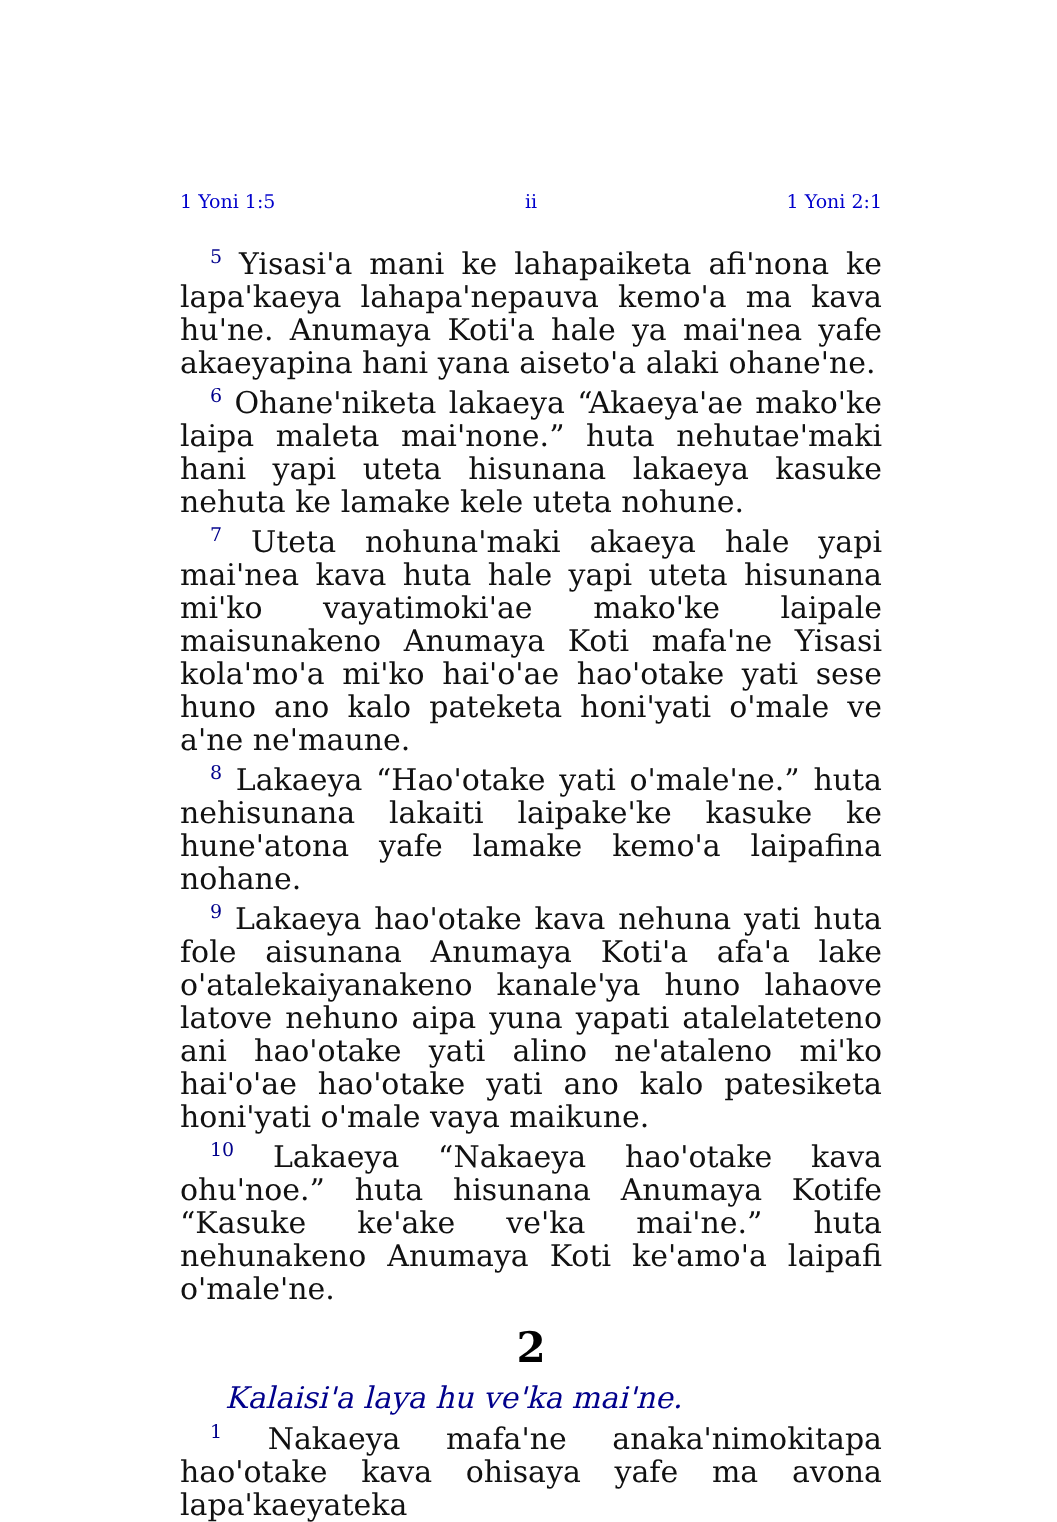1 Yoni 1:5 ii 1 Yoni 2:1
<sup>5</sup> Yisasi'a mani ke lahapaiketa afi'nona ke lapa'kaeya lahapa'nepauva kemo'a ma kava hu'ne. Anumaya Koti'a hale ya mai'nea yafe akaeyapina hani yana aiseto'a alaki ohane'ne.
<sup>6</sup> Ohane'niketa lakaeya “Akaeya'ae mako'ke laipa maleta mai'none.” huta nehutae'maki hani yapi uteta hisunana lakaeya kasuke nehuta ke lamake kele uteta nohune.
<sup>7</sup> Uteta nohuna'maki akaeya hale yapi mai'nea kava huta hale yapi uteta hisunana mi'ko vayatimoki'ae mako'ke laipale maisunakeno Anumaya Koti mafa'ne Yisasi kola'mo'a mi'ko hai'o'ae hao'otake yati sese huno ano kalo pateketa honi'yati o'male ve a'ne ne'maune.
<sup>8</sup> Lakaeya “Hao'otake yati o'male'ne.” huta nehisunana lakaiti laipake'ke kasuke ke hune'atona yafe lamake kemo'a laipafina nohane.
<sup>9</sup> Lakaeya hao'otake kava nehuna yati huta fole aisunana Anumaya Koti'a afa'a lake o'atalekaiyanakeno kanale'ya huno lahaove latove nehuno aipa yuna yapati atalelateteno ani hao'otake yati alino ne'ataleno mi'ko hai'o'ae hao'otake yati ano kalo patesiketa honi'yati o'male vaya maikune.
<sup>10</sup> Lakaeya “Nakaeya hao'otake kava ohu'noe.” huta hisunana Anumaya Kotife “Kasuke ke'ake ve'ka mai'ne.” huta nehunakeno Anumaya Koti ke'amo'a laipafi o'male'ne.
2
Kalaisi'a laya hu ve'ka mai'ne.
<sup>1</sup> Nakaeya mafa'ne anaka'nimokitapa hao'otake kava ohisaya yafe ma avona lapa'kaeyateka